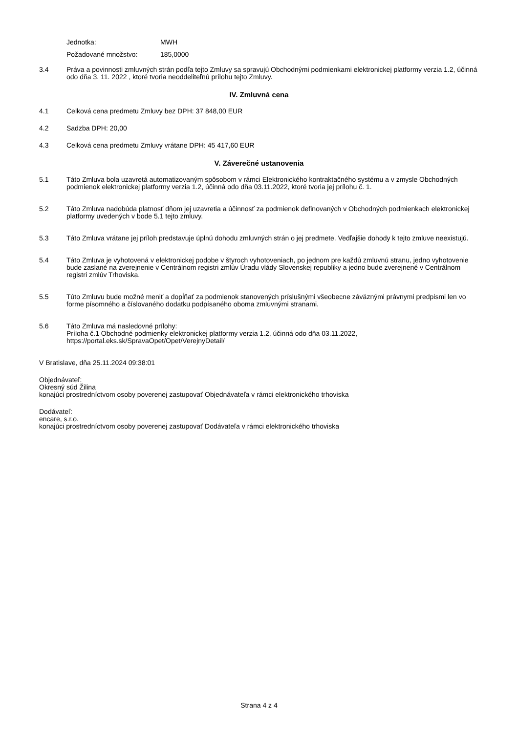Jednotka: MWH
Požadované množstvo: 185,0000
3.4 Práva a povinnosti zmluvných strán podľa tejto Zmluvy sa spravujú Obchodnými podmienkami elektronickej platformy verzia 1.2, účinná odo dňa 3. 11. 2022 , ktoré tvoria neoddeliteľnú prílohu tejto Zmluvy.
IV. Zmluvná cena
4.1 Celková cena predmetu Zmluvy bez DPH: 37 848,00 EUR
4.2 Sadzba DPH: 20,00
4.3 Celková cena predmetu Zmluvy vrátane DPH: 45 417,60 EUR
V. Záverečné ustanovenia
5.1 Táto Zmluva bola uzavretá automatizovaným spôsobom v rámci Elektronického kontraktačného systému a v zmysle Obchodných podmienok elektronickej platformy verzia 1.2, účinná odo dňa 03.11.2022, ktoré tvoria jej prílohu č. 1.
5.2 Táto Zmluva nadobúda platnosť dňom jej uzavretia a účinnosť za podmienok definovaných v Obchodných podmienkach elektronickej platformy uvedených v bode 5.1 tejto zmluvy.
5.3 Táto Zmluva vrátane jej príloh predstavuje úplnú dohodu zmluvných strán o jej predmete. Vedľajšie dohody k tejto zmluve neexistujú.
5.4 Táto Zmluva je vyhotovená v elektronickej podobe v štyroch vyhotoveniach, po jednom pre každú zmluvnú stranu, jedno vyhotovenie bude zaslané na zverejnenie v Centrálnom registri zmlúv Úradu vlády Slovenskej republiky a jedno bude zverejnené v Centrálnom registri zmlúv Trhoviska.
5.5 Túto Zmluvu bude možné meniť a dopĺňať za podmienok stanovených príslušnými všeobecne záväznými právnymi predpismi len vo forme písomného a číslovaného dodatku podpísaného oboma zmluvnými stranami.
5.6 Táto Zmluva má nasledovné prílohy:
Príloha č.1 Obchodné podmienky elektronickej platformy verzia 1.2, účinná odo dňa 03.11.2022,
https://portal.eks.sk/SpravaOpet/Opet/VerejnyDetail/
V Bratislave, dňa 25.11.2024 09:38:01
Objednávateľ:
Okresný súd Žilina
konajúci prostredníctvom osoby poverenej zastupovať Objednávateľa v rámci elektronického trhoviska
Dodávateľ:
encare, s.r.o.
konajúci prostredníctvom osoby poverenej zastupovať Dodávateľa v rámci elektronického trhoviska
Strana 4 z 4